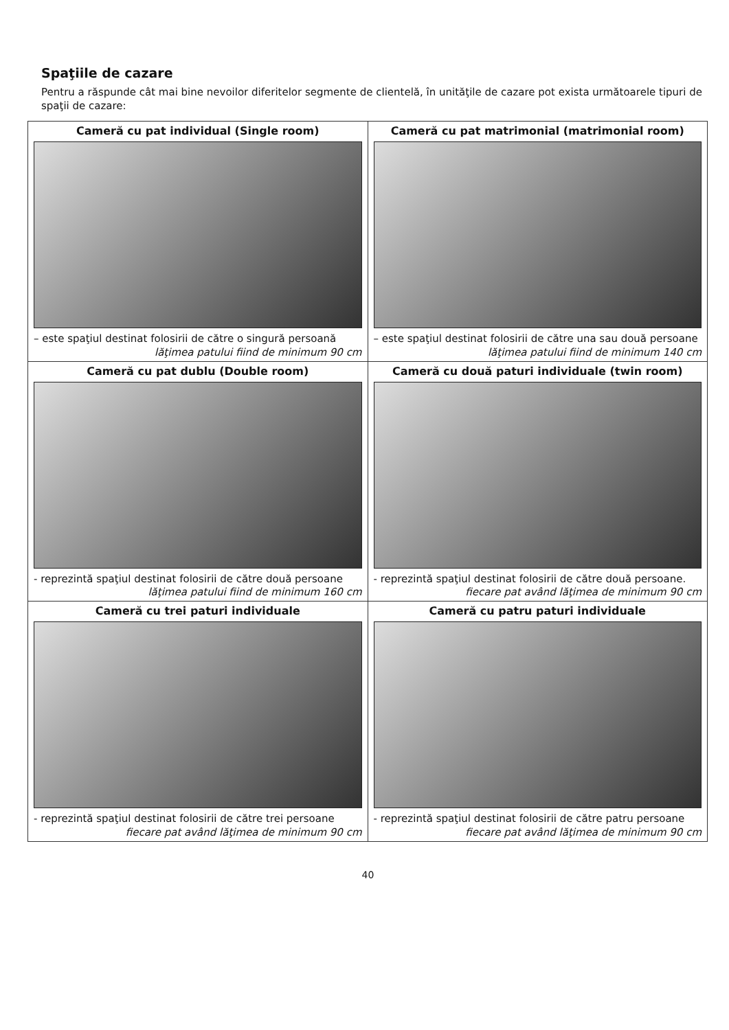Spaţiile de cazare
Pentru a răspunde cât mai bine nevoilor diferitelor segmente de clientelă, în unităţile de cazare pot exista următoarele tipuri de spaţii de cazare:
| Cameră cu pat individual (Single room) – este spaţiul destinat folosirii de către o singură persoană lăţimea patului fiind de minimum 90 cm | Cameră cu pat matrimonial (matrimonial room) – este spaţiul destinat folosirii de către una sau două persoane lăţimea patului fiind de minimum 140 cm |
| Cameră cu pat dublu (Double room) - reprezintă spaţiul destinat folosirii de către două persoane lăţimea patului fiind de minimum 160 cm | Cameră cu două paturi individuale (twin room) - reprezintă spaţiul destinat folosirii de către două persoane. fiecare pat având lăţimea de minimum 90 cm |
| Cameră cu trei paturi individuale - reprezintă spaţiul destinat folosirii de către trei persoane fiecare pat având lăţimea de minimum 90 cm | Cameră cu patru paturi individuale - reprezintă spaţiul destinat folosirii de către patru persoane fiecare pat având lăţimea de minimum 90 cm |
40